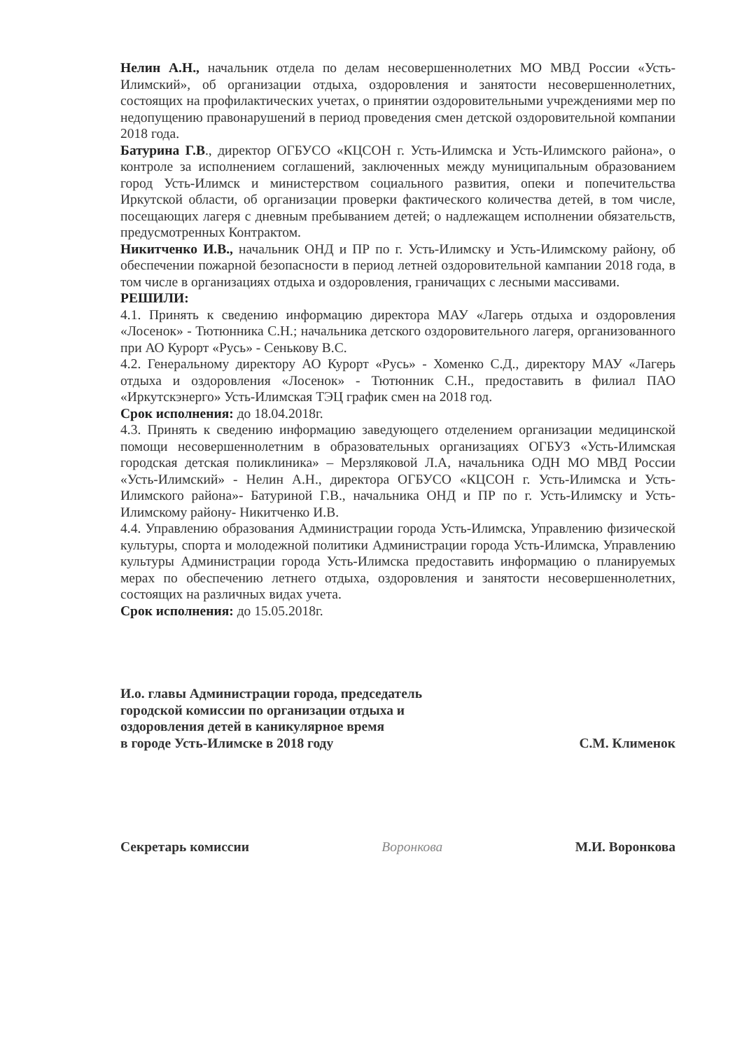Нелин А.Н., начальник отдела по делам несовершеннолетних МО МВД России «Усть-Илимский», об организации отдыха, оздоровления и занятости несовершеннолетних, состоящих на профилактических учетах, о принятии оздоровительными учреждениями мер по недопущению правонарушений в период проведения смен детской оздоровительной компании 2018 года.
Батурина Г.В., директор ОГБУСО «КЦСОН г. Усть-Илимска и Усть-Илимского района», о контроле за исполнением соглашений, заключенных между муниципальным образованием город Усть-Илимск и министерством социального развития, опеки и попечительства Иркутской области, об организации проверки фактического количества детей, в том числе, посещающих лагеря с дневным пребыванием детей; о надлежащем исполнении обязательств, предусмотренных Контрактом.
Никитченко И.В., начальник ОНД и ПР по г. Усть-Илимску и Усть-Илимскому району, об обеспечении пожарной безопасности в период летней оздоровительной кампании 2018 года, в том числе в организациях отдыха и оздоровления, граничащих с лесными массивами.
РЕШИЛИ:
4.1. Принять к сведению информацию директора МАУ «Лагерь отдыха и оздоровления «Лосенок» - Тютюнника С.Н.; начальника детского оздоровительного лагеря, организованного при АО Курорт «Русь» - Сенькову В.С.
4.2. Генеральному директору АО Курорт «Русь» - Хоменко С.Д., директору МАУ «Лагерь отдыха и оздоровления «Лосенок» - Тютюнник С.Н., предоставить в филиал ПАО «Иркутскэнерго» Усть-Илимская ТЭЦ график смен на 2018 год.
Срок исполнения: до 18.04.2018г.
4.3. Принять к сведению информацию заведующего отделением организации медицинской помощи несовершеннолетним в образовательных организациях ОГБУЗ «Усть-Илимская городская детская поликлиника» – Мерзляковой Л.А, начальника ОДН МО МВД России «Усть-Илимский» - Нелин А.Н., директора ОГБУСО «КЦСОН г. Усть-Илимска и Усть-Илимского района»- Батуриной Г.В., начальника ОНД и ПР по г. Усть-Илимску и Усть-Илимскому району- Никитченко И.В.
4.4. Управлению образования Администрации города Усть-Илимска, Управлению физической культуры, спорта и молодежной политики Администрации города Усть-Илимска, Управлению культуры Администрации города Усть-Илимска предоставить информацию о планируемых мерах по обеспечению летнего отдыха, оздоровления и занятости несовершеннолетних, состоящих на различных видах учета.
Срок исполнения: до 15.05.2018г.
И.о. главы Администрации города, председатель
городской комиссии по организации отдыха и
оздоровления детей в каникулярное время
в городе Усть-Илимске в 2018 году
С.М. Клименок
Секретарь комиссии Воронкова М.И. Воронкова